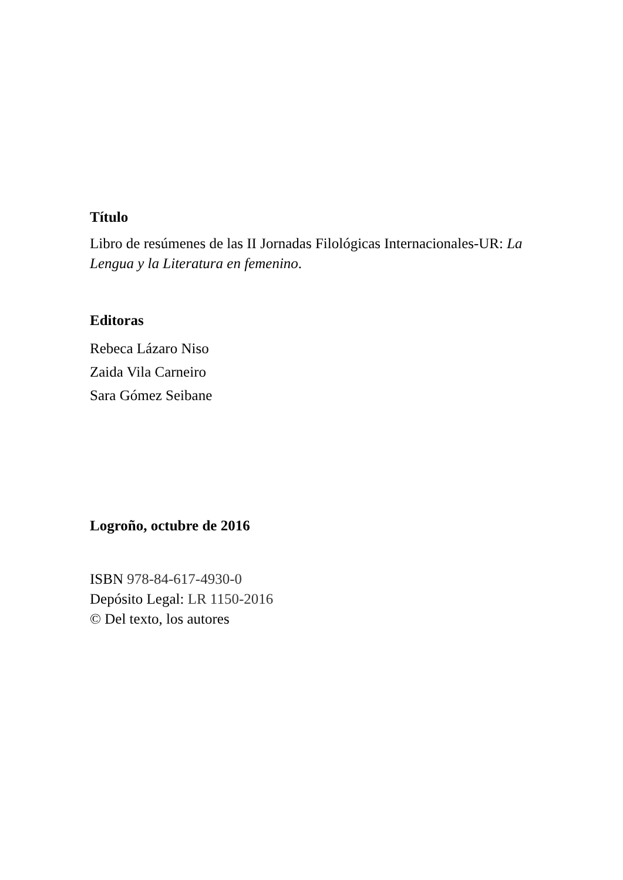Título
Libro de resúmenes de las II Jornadas Filológicas Internacionales-UR: La Lengua y la Literatura en femenino.
Editoras
Rebeca Lázaro Niso
Zaida Vila Carneiro
Sara Gómez Seibane
Logroño, octubre de 2016
ISBN 978-84-617-4930-0
Depósito Legal: LR 1150-2016
© Del texto, los autores